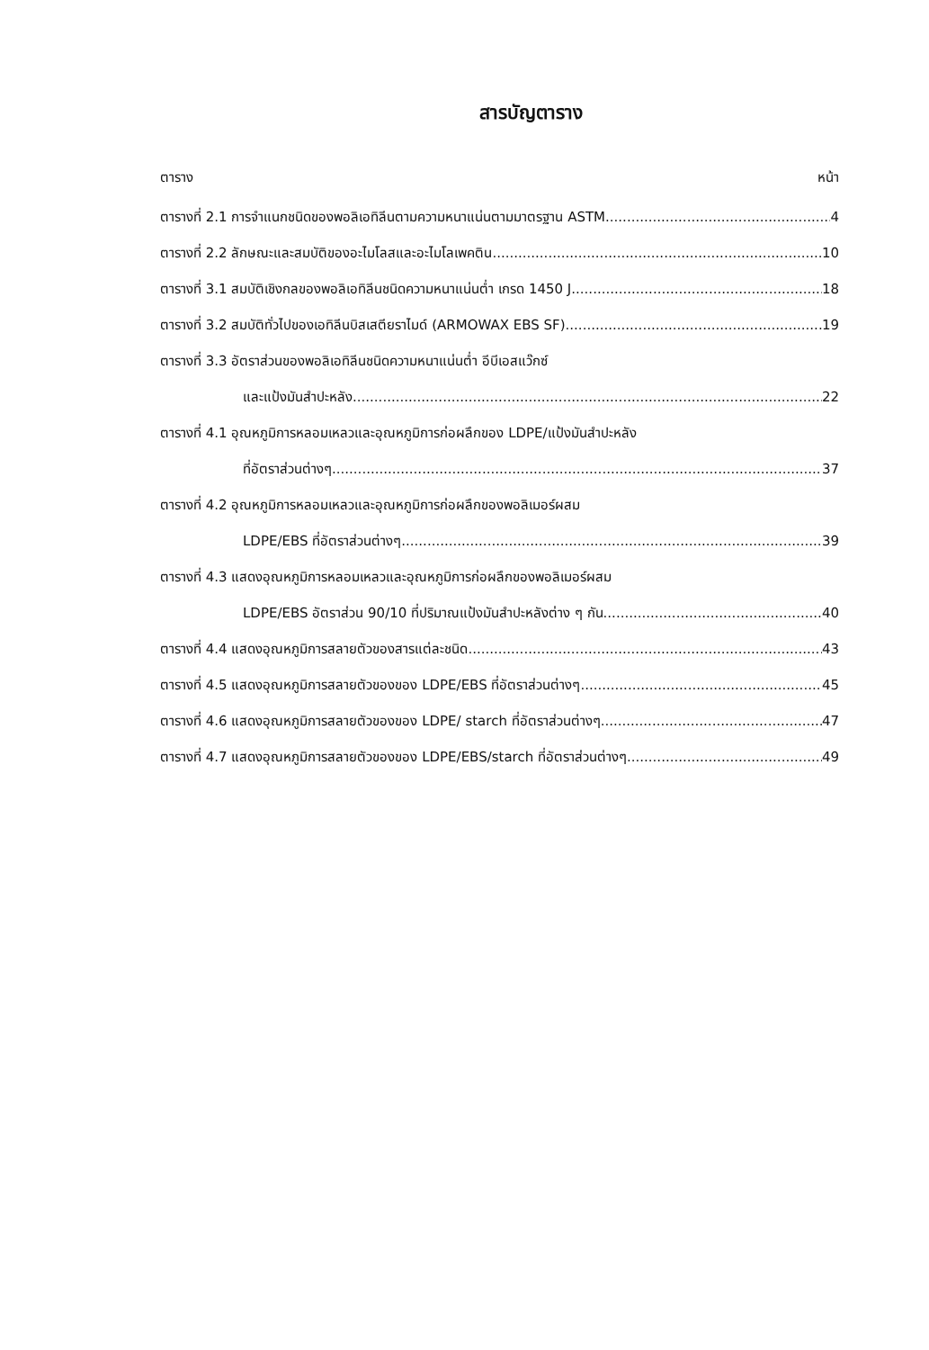สารบัญตาราง
ตาราง หน้า
ตารางที่ 2.1 การจำแนกชนิดของพอลิเอทิลีนตามความหนาแน่นตามมาตรฐาน ASTM 4
ตารางที่ 2.2 ลักษณะและสมบัติของอะไมโลสและอะไมโลเพคติน 10
ตารางที่ 3.1 สมบัติเชิงกลของพอลิเอทิลีนชนิดความหนาแน่นต่ำ เกรด 1450 J 18
ตารางที่ 3.2 สมบัติทั่วไปของเอทิลีนบิสเสตียราไมด์ (ARMOWAX EBS SF) 19
ตารางที่ 3.3 อัตราส่วนของพอลิเอทิลีนชนิดความหนาแน่นต่ำ อีบีเอสแว๊กซ์
และแป้งมันสำปะหลัง 22
ตารางที่ 4.1 อุณหภูมิการหลอมเหลวและอุณหภูมิการก่อผลึกของ LDPE/แป้งมันสำปะหลัง
ที่อัตราส่วนต่างๆ 37
ตารางที่ 4.2 อุณหภูมิการหลอมเหลวและอุณหภูมิการก่อผลึกของพอลิเมอร์ผสม
LDPE/EBS ที่อัตราส่วนต่างๆ 39
ตารางที่ 4.3 แสดงอุณหภูมิการหลอมเหลวและอุณหภูมิการก่อผลึกของพอลิเมอร์ผสม
LDPE/EBS อัตราส่วน 90/10 ที่ปริมาณแป้งมันสำปะหลังต่าง ๆ กัน 40
ตารางที่ 4.4 แสดงอุณหภูมิการสลายตัวของสารแต่ละชนิด 43
ตารางที่ 4.5 แสดงอุณหภูมิการสลายตัวของของ LDPE/EBS ที่อัตราส่วนต่างๆ 45
ตารางที่ 4.6 แสดงอุณหภูมิการสลายตัวของของ LDPE/ starch ที่อัตราส่วนต่างๆ 47
ตารางที่ 4.7 แสดงอุณหภูมิการสลายตัวของของ LDPE/EBS/starch ที่อัตราส่วนต่างๆ 49